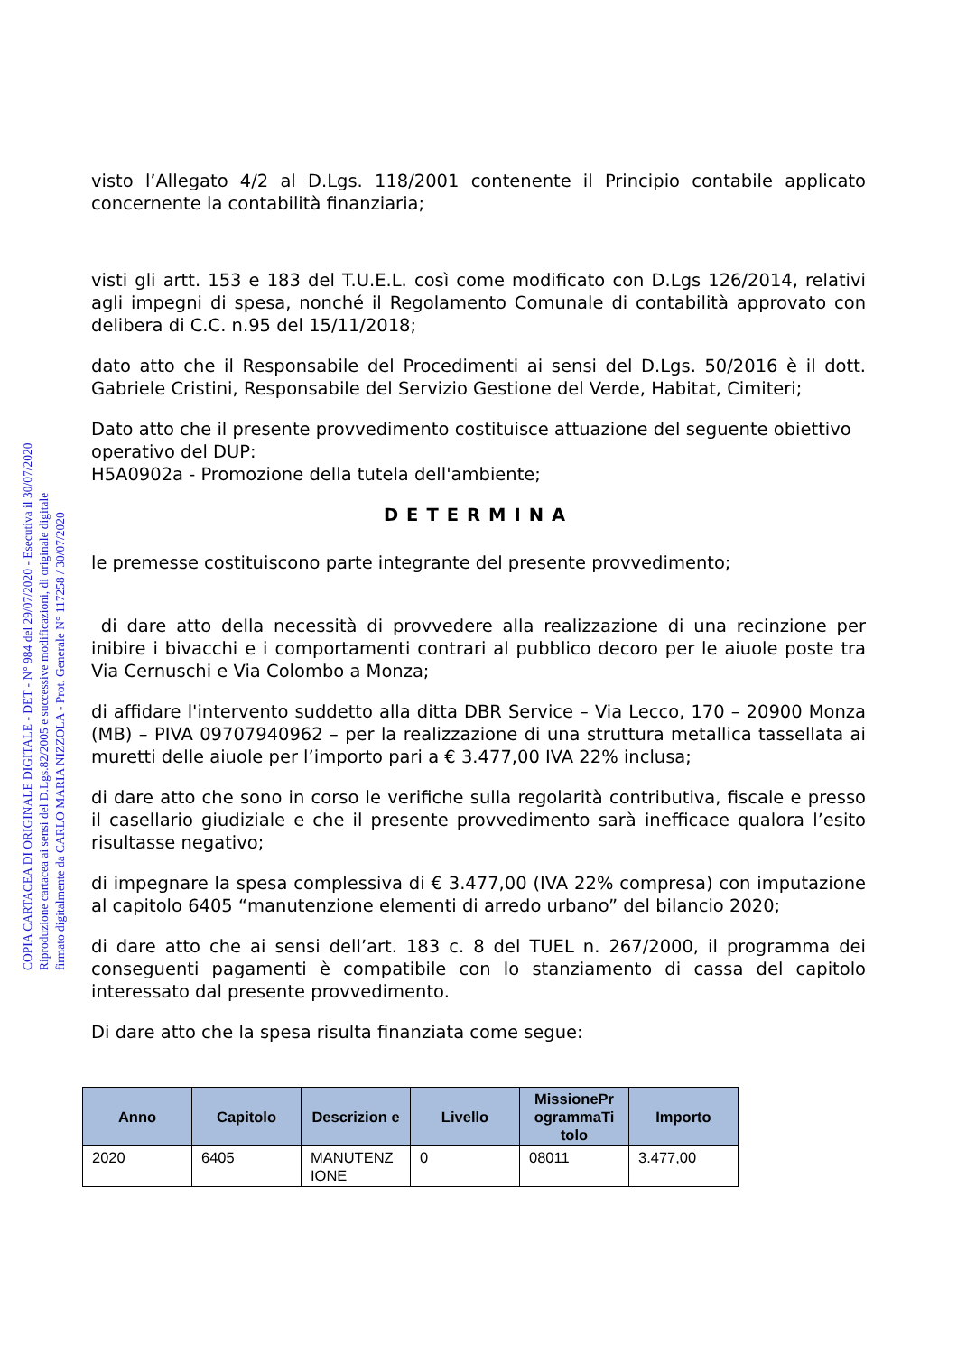COPIA CARTACEA DI ORIGINALE DIGITALE - DET - N° 984 del 29/07/2020 - Esecutiva il 30/07/2020
Riproduzione cartacea ai sensi del D.Lgs.82/2005 e successive modificazioni, di originale digitale
firmato digitalmente da CARLO MARIA NIZZOLA - Prot. Generale N° 117258 / 30/07/2020
visto l’Allegato 4/2 al D.Lgs. 118/2001 contenente il Principio contabile applicato concernente la contabilità finanziaria;
visti gli artt. 153 e 183 del T.U.E.L. così come modificato con D.Lgs 126/2014, relativi agli impegni di spesa, nonché il Regolamento Comunale di contabilità approvato con delibera di C.C. n.95 del 15/11/2018;
dato atto che il Responsabile del Procedimenti ai sensi del D.Lgs. 50/2016 è il dott. Gabriele Cristini, Responsabile del Servizio Gestione del Verde, Habitat, Cimiteri;
Dato atto che il presente provvedimento costituisce attuazione del seguente obiettivo operativo del DUP:
H5A0902a - Promozione della tutela dell'ambiente;
DETERMINA
le premesse costituiscono parte integrante del presente provvedimento;
di dare atto della necessità di provvedere alla realizzazione di una recinzione per inibire i bivacchi e i comportamenti contrari al pubblico decoro per le aiuole poste tra Via Cernuschi e Via Colombo a Monza;
di affidare l'intervento suddetto alla ditta DBR Service – Via Lecco, 170 – 20900 Monza (MB) – PIVA 09707940962 – per la realizzazione di una struttura metallica tassellata ai muretti delle aiuole per l’importo pari a € 3.477,00 IVA 22% inclusa;
di dare atto che sono in corso le verifiche sulla regolarità contributiva, fiscale e presso il casellario giudiziale e che il presente provvedimento sarà inefficace qualora l’esito risultasse negativo;
di impegnare la spesa complessiva di € 3.477,00 (IVA 22% compresa) con imputazione al capitolo 6405 “manutenzione elementi di arredo urbano” del bilancio 2020;
di dare atto che ai sensi dell’art. 183 c. 8 del TUEL n. 267/2000, il programma dei conseguenti pagamenti è compatibile con lo stanziamento di cassa del capitolo interessato dal presente provvedimento.
Di dare atto che la spesa risulta finanziata come segue:
| Anno | Capitolo | Descrizion e | Livello | MissionePr ogrammaTi tolo | Importo |
| --- | --- | --- | --- | --- | --- |
| 2020 | 6405 | MANUTENZ IONE | 0 | 08011 | 3.477,00 |